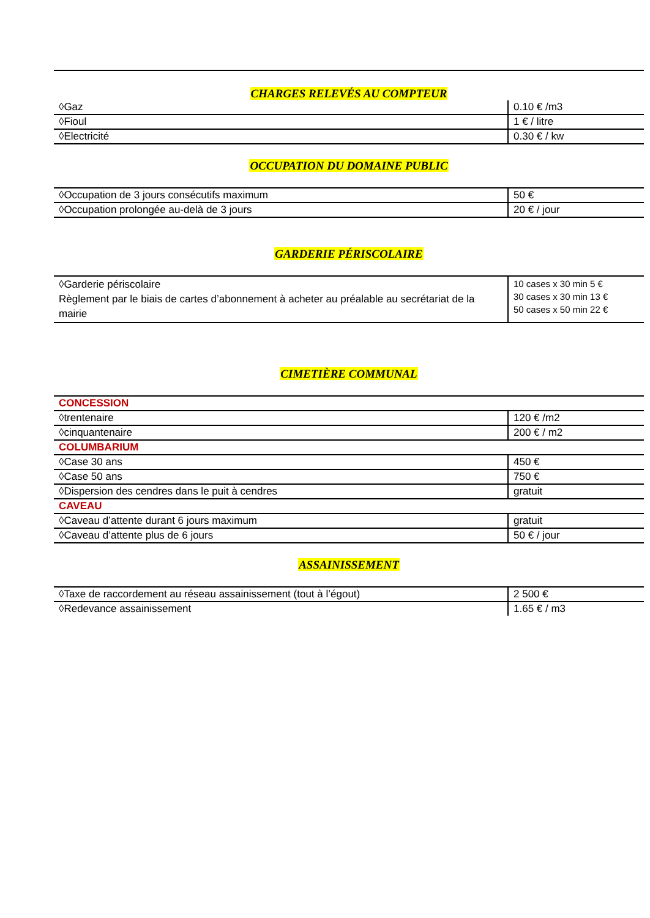CHARGES RELEVÉS AU COMPTEUR
| ◊Gaz | 0.10 € /m3 |
| ◊Fioul | 1 € / litre |
| ◊Electricité | 0.30 € / kw |
OCCUPATION DU DOMAINE PUBLIC
| ◊Occupation de 3 jours consécutifs maximum | 50 € |
| ◊Occupation prolongée au-delà de 3 jours | 20 € / jour |
GARDERIE PÉRISCOLAIRE
| ◊Garderie périscolaire Règlement par le biais de cartes d’abonnement à acheter au préalable au secrétariat de la mairie | 10 cases x 30 min 5 € 30 cases x 30 min 13 € 50 cases x 50 min 22 € |
CIMETIÈRE COMMUNAL
| CONCESSION | |
| ◊trentenaire | 120 € /m2 |
| ◊cinquantenaire | 200 € / m2 |
| COLUMBARIUM | |
| ◊Case 30 ans | 450 € |
| ◊Case 50 ans | 750 € |
| ◊Dispersion des cendres dans le puit à cendres | gratuit |
| CAVEAU | |
| ◊Caveau d’attente durant 6 jours maximum | gratuit |
| ◊Caveau d’attente plus de 6 jours | 50 € / jour |
ASSAINISSEMENT
| ◊Taxe de raccordement au réseau assainissement (tout à l’égout) | 2 500 € |
| ◊Redevance assainissement | 1.65 € / m3 |